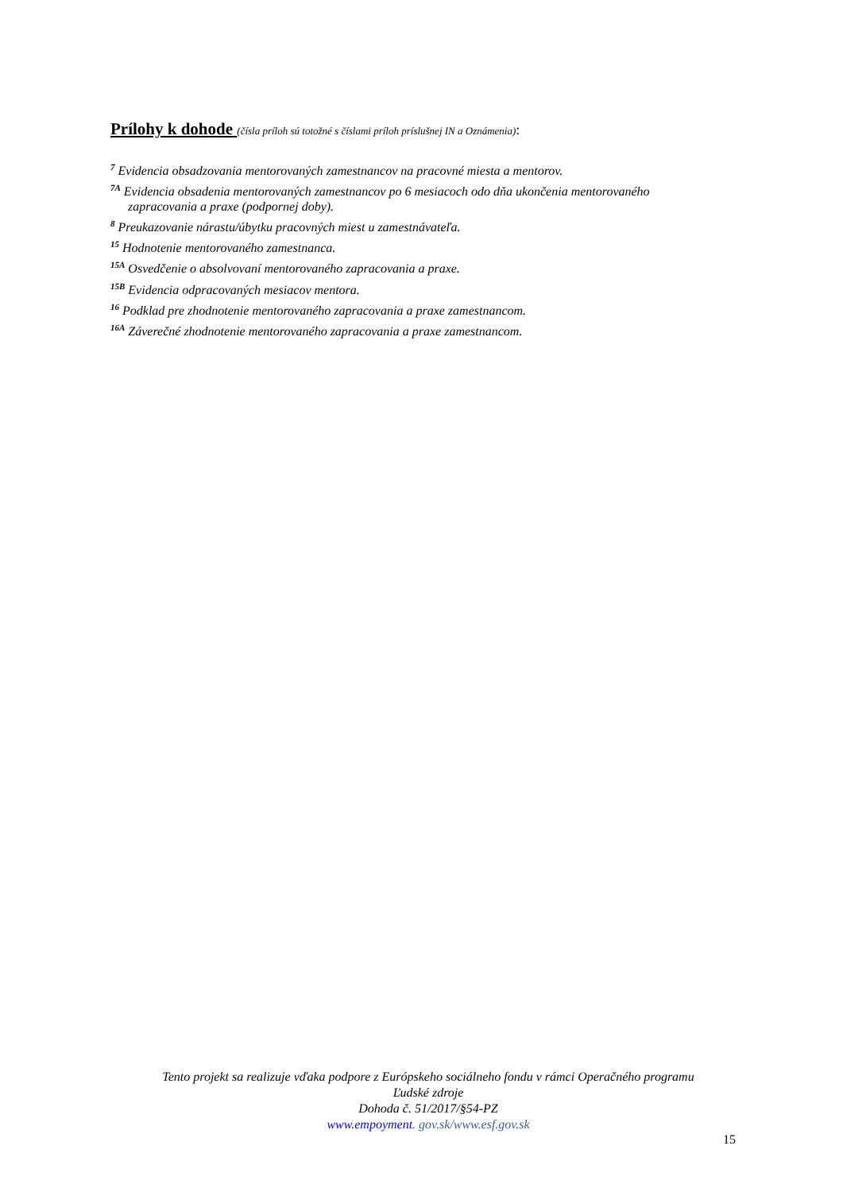Prílohy k dohode (čísla príloh sú totožné s číslami príloh príslušnej IN a Oznámenia):
<sup>7</sup> Evidencia obsadzovania mentorovaných zamestnancov na pracovné miesta a mentorov.
<sup>7A</sup> Evidencia obsadenia mentorovaných zamestnancov po 6 mesiacoch odo dňa ukončenia mentorovaného
zapracovania a praxe (podpornej doby).
<sup>8</sup> Preukazovanie nárastu/úbytku pracovných miest u zamestnávateľa.
<sup>15</sup> Hodnotenie mentorovaného zamestnanca.
<sup>15A</sup> Osvedčenie o absolvovaní mentorovaného zapracovania a praxe.
<sup>15B</sup> Evidencia odpracovaných mesiacov mentora.
<sup>16</sup> Podklad pre zhodnotenie mentorovaného zapracovania a praxe zamestnancom.
<sup>16A</sup> Záverečné zhodnotenie mentorovaného zapracovania a praxe zamestnancom.
Tento projekt sa realizuje vďaka podpore z Európskeho sociálneho fondu v rámci Operačného programu
Ľudské zdroje
Dohoda č. 51/2017/§54-PZ
www.empoyment. gov.sk/www.esf.gov.sk
15